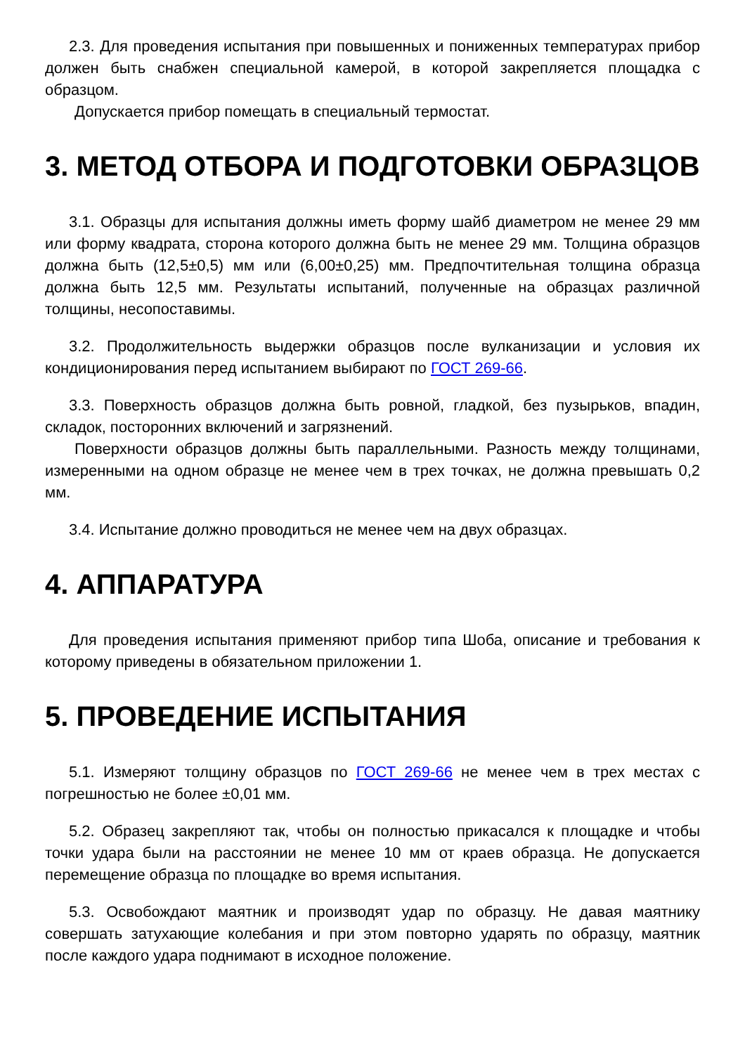2.3. Для проведения испытания при повышенных и пониженных температурах прибор должен быть снабжен специальной камерой, в которой закрепляется площадка с образцом.
Допускается прибор помещать в специальный термостат.
3. МЕТОД ОТБОРА И ПОДГОТОВКИ ОБРАЗЦОВ
3.1. Образцы для испытания должны иметь форму шайб диаметром не менее 29 мм или форму квадрата, сторона которого должна быть не менее 29 мм. Толщина образцов должна быть (12,5±0,5) мм или (6,00±0,25) мм. Предпочтительная толщина образца должна быть 12,5 мм. Результаты испытаний, полученные на образцах различной толщины, несопоставимы.
3.2. Продолжительность выдержки образцов после вулканизации и условия их кондиционирования перед испытанием выбирают по ГОСТ 269-66.
3.3. Поверхность образцов должна быть ровной, гладкой, без пузырьков, впадин, складок, посторонних включений и загрязнений.
Поверхности образцов должны быть параллельными. Разность между толщинами, измеренными на одном образце не менее чем в трех точках, не должна превышать 0,2 мм.
3.4. Испытание должно проводиться не менее чем на двух образцах.
4. АППАРАТУРА
Для проведения испытания применяют прибор типа Шоба, описание и требования к которому приведены в обязательном приложении 1.
5. ПРОВЕДЕНИЕ ИСПЫТАНИЯ
5.1. Измеряют толщину образцов по ГОСТ 269-66 не менее чем в трех местах с погрешностью не более ±0,01 мм.
5.2. Образец закрепляют так, чтобы он полностью прикасался к площадке и чтобы точки удара были на расстоянии не менее 10 мм от краев образца. Не допускается перемещение образца по площадке во время испытания.
5.3. Освобождают маятник и производят удар по образцу. Не давая маятнику совершать затухающие колебания и при этом повторно ударять по образцу, маятник после каждого удара поднимают в исходное положение.